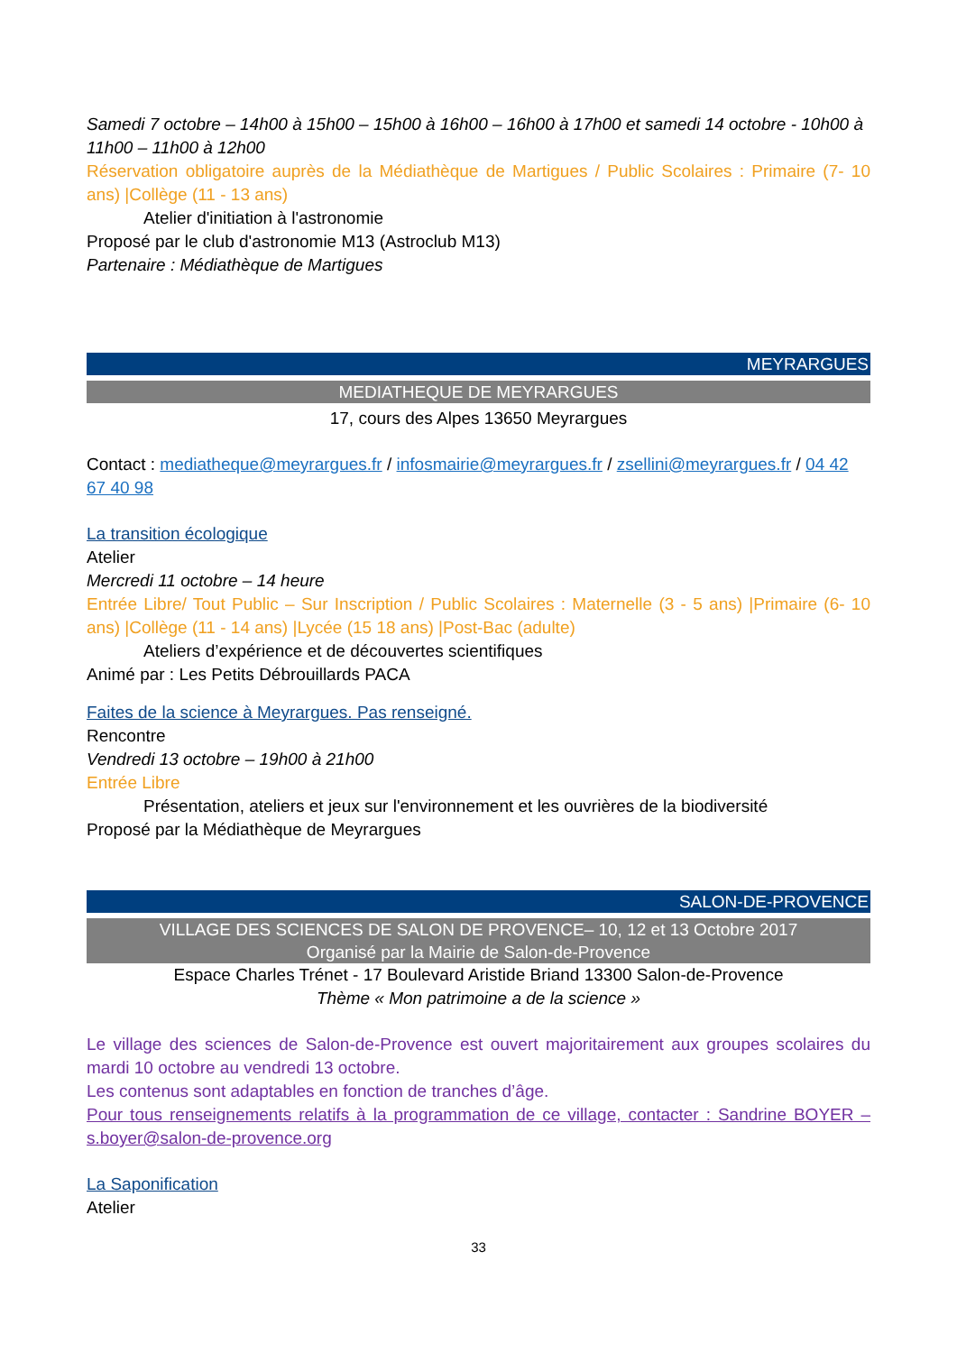Samedi 7 octobre – 14h00 à 15h00 – 15h00 à 16h00 – 16h00 à 17h00 et samedi 14 octobre - 10h00 à 11h00 – 11h00 à 12h00
Réservation obligatoire auprès de la Médiathèque de Martigues / Public Scolaires : Primaire (7- 10 ans) |Collège (11 - 13 ans)
Atelier d'initiation à l'astronomie
Proposé par le club d'astronomie M13 (Astroclub M13)
Partenaire : Médiathèque de Martigues
MEYRARGUES
MEDIATHEQUE DE MEYRARGUES
17, cours des Alpes 13650 Meyrargues
Contact : mediatheque@meyrargues.fr / infosmairie@meyrargues.fr / zsellini@meyrargues.fr / 04 42 67 40 98
La transition écologique
Atelier
Mercredi 11 octobre – 14 heure
Entrée Libre/ Tout Public – Sur Inscription / Public Scolaires : Maternelle (3 - 5 ans) |Primaire (6- 10 ans) |Collège (11 - 14 ans) |Lycée (15 18 ans) |Post-Bac (adulte)
Ateliers d’expérience et de découvertes scientifiques
Animé par : Les Petits Débrouillards PACA
Faites de la science à Meyrargues. Pas renseigné.
Rencontre
Vendredi 13 octobre – 19h00 à 21h00
Entrée Libre
Présentation, ateliers et jeux sur l'environnement et les ouvrières de la biodiversité
Proposé par la Médiathèque de Meyrargues
SALON-DE-PROVENCE
VILLAGE DES SCIENCES DE SALON DE PROVENCE– 10, 12 et 13 Octobre 2017
Organisé par la Mairie de Salon-de-Provence
Espace Charles Trénet - 17 Boulevard Aristide Briand 13300 Salon-de-Provence
Thème « Mon patrimoine a de la science »
Le village des sciences de Salon-de-Provence est ouvert majoritairement aux groupes scolaires du mardi 10 octobre au vendredi 13 octobre.
Les contenus sont adaptables en fonction de tranches d’âge.
Pour tous renseignements relatifs à la programmation de ce village, contacter : Sandrine BOYER – s.boyer@salon-de-provence.org
La Saponification
Atelier
33